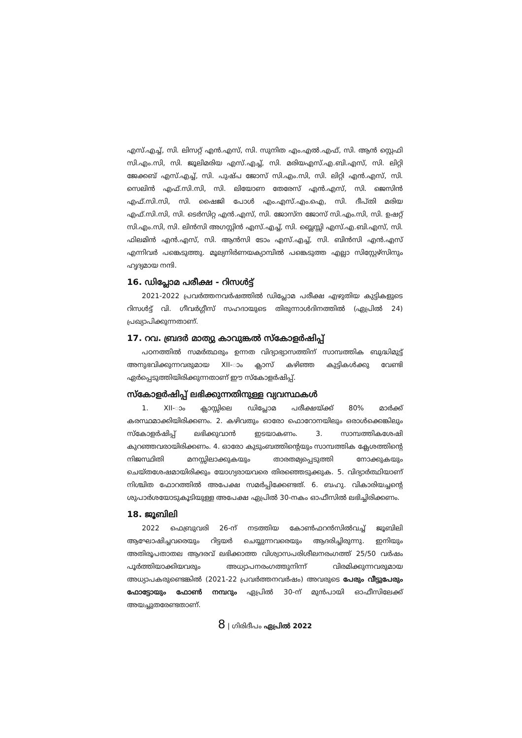എസ്.എച്ച്, സി. ലിസറ്റ് എൻ.എസ്, സി. സുനിത എം.എൽ.എഫ്, സി. ആൻ സ്റ്റെഫി സി.എം.സി, സി. ജൂലിമരിയ എസ്.എച്ച്, സി. മരിയഎസ്.എ.ബി.എസ്, സി. ലിറ്റി ജേക്കബ് എസ്.എച്ച്, സി. പുഷ്പ ജോസ് സി.എം.സി, സി. ലിറ്റി എൻ.എസ്, സി. സെലിൻ എഫ്.സി.സി, സി. ലിയോണ തേരേസ് എൻ.എസ്, സി. ജെസിൻ എഫ്.സി.സി, സി. ഷൈജി പോൾ എം.എസ്.എം.ഐ, സി. ദീപ്തി മരിയ എഫ്.സി.സി, സി. ടെർസിറ്റ എൻ.എസ്, സി. ജോസ്ന ജോസ് സി.എം.സി, സി. ഉഷറ്റ് സി.എം.സി, സി. ലിൻസി അഗസ്റ്റിൻ എസ്.എച്ച്, സി. ബ്ലെസ്സി എസ്.എ.ബി.എസ്, സി. ഫിലമിൻ എൻ.എസ്, സി. ആൻസി ടോം എസ്.എച്ച്, സി. ബിൻസി എൻ.എസ് എന്നിവർ പങ്കെടുത്തു. മൂല്യനിർണയക്യാമ്പിൽ പങ്കെടുത്ത എല്ലാ സിസ്റ്റേഴ്സിനും ഹൃദ്യമായ നന്ദി.
16. ഡിപ്ലോമ പരീക്ഷ - റിസൾട്ട്
2021-2022 പ്രവർത്തനവർഷത്തിൽ ഡിപ്ലോമ പരീക്ഷ എഴുതിയ കുട്ടികളുടെ റിസൾട്ട് വി. ഗീവർഗ്ഗീസ് സഹദായുടെ തിരുന്നാൾദിനത്തിൽ (ഏപ്രിൽ 24) പ്രഖ്യാപിക്കുന്നതാണ്.
17. റവ. ബ്രദർ മാത്യു കാവുങ്കൽ സ്കോളർഷിപ്പ്
പഠനത്തിൽ സമർത്ഥരും ഉന്നത വിദ്യാഭ്യാസത്തിന് സാമ്പത്തിക ബുദ്ധിമുട്ട് അനുഭവിക്കുന്നവരുമായ XII-ാം ക്ലാസ് കഴിഞ്ഞ കുട്ടികൾക്കു വേണ്ടി ഏർപ്പെടുത്തിയിരിക്കുന്നതാണ് ഈ സ്കോളർഷിപ്പ്.
സ്കോളർഷിപ്പ് ലഭിക്കുന്നതിനുള്ള വ്യവസ്ഥകൾ
1. XII-ാം ക്ലാസ്സിലെ ഡിപ്ലോമ പരീക്ഷയ്ക്ക് 80% മാർക്ക് കരസ്ഥമാക്കിയിരിക്കണം. 2. കഴിവതും ഓരോ ഫൊറോനയിലും ഒരാൾക്കെങ്കിലും സ്കോളർഷിപ്പ് ലഭിക്കുവാൻ ഇടയാകണം. 3. സാമ്പത്തികശേഷി കുറഞ്ഞവരായിരിക്കണം. 4. ഓരോ കുടുംബത്തിന്റെയും സാമ്പത്തിക ക്ലേശത്തിന്റെ നിജസ്ഥിതി മനസ്സിലാക്കുകയും താരതമ്യപ്പെടുത്തി നോക്കുകയും ചെയ്തശേഷമായിരിക്കും യോഗ്യരായവരെ തിരഞ്ഞെടുക്കുക. 5. വിദ്യാർത്ഥിയാണ് നിശ്ചിത ഫോറത്തിൽ അപേക്ഷ സമർപ്പിക്കേണ്ടത്. 6. ബഹു. വികാരിയച്ചന്റെ ശുപാർശയോടുകൂടിയുള്ള അപേക്ഷ ഏപ്രിൽ 30-നകം ഓഫീസിൽ ലഭിച്ചിരിക്കണം.
18. ജൂബിലി
2022 ഫെബ്രുവരി 26-ന് നടത്തിയ കോൺഫറൻസിൽവച്ച് ജൂബിലി ആഘോഷിച്ചവരെയും റിട്ടയർ ചെയ്യുന്നവരെയും ആദരിച്ചിരുന്നു. ഇനിയും അതിരൂപതാതല ആദരവ് ലഭിക്കാത്ത വിശ്വാസപരിശീലനരംഗത്ത് 25/50 വർഷം പൂർത്തിയാക്കിയവരും അധ്യാപനരംഗത്തുനിന്ന് വിരമിക്കുന്നവരുമായ അധ്യാപകരുണ്ടെങ്കിൽ (2021-22 പ്രവർത്തനവർഷം) അവരുടെ പേരും വീട്ടുപേരും ഫോട്ടോയും ഫോൺ നമ്പറും ഏപ്രിൽ 30-ന് മുൻപായി ഓഫീസിലേക്ക് അയച്ചുതരേണ്ടതാണ്.
8 | ഗിരിദീപം ഏപ്രിൽ 2022